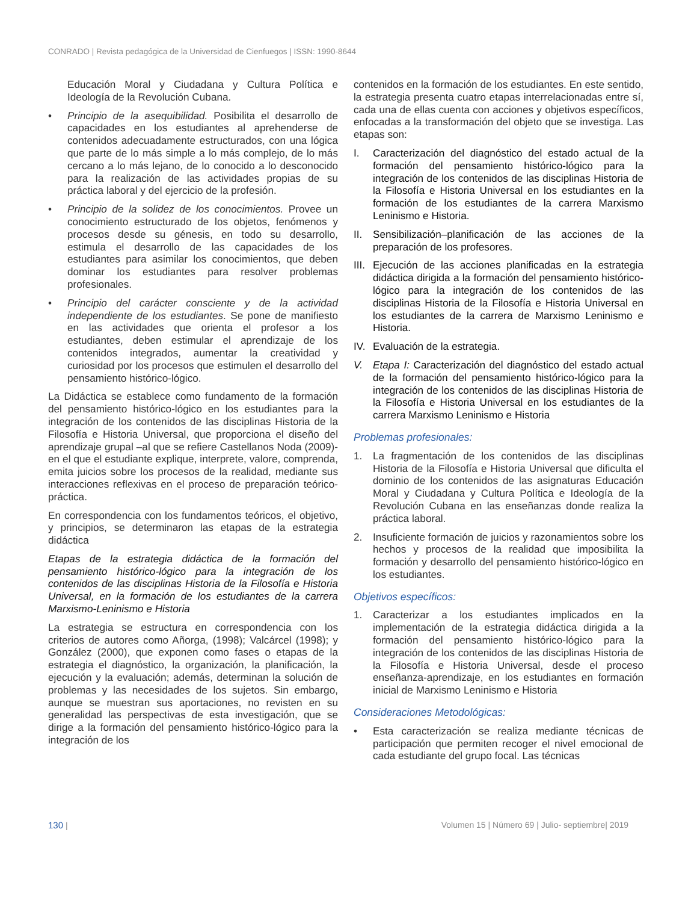CONRADO | Revista pedagógica de la Universidad de Cienfuegos | ISSN: 1990-8644
Educación Moral y Ciudadana y Cultura Política e Ideología de la Revolución Cubana.
• Principio de la asequibilidad. Posibilita el desarrollo de capacidades en los estudiantes al aprehenderse de contenidos adecuadamente estructurados, con una lógica que parte de lo más simple a lo más complejo, de lo más cercano a lo más lejano, de lo conocido a lo desconocido para la realización de las actividades propias de su práctica laboral y del ejercicio de la profesión.
• Principio de la solidez de los conocimientos. Provee un conocimiento estructurado de los objetos, fenómenos y procesos desde su génesis, en todo su desarrollo, estimula el desarrollo de las capacidades de los estudiantes para asimilar los conocimientos, que deben dominar los estudiantes para resolver problemas profesionales.
• Principio del carácter consciente y de la actividad independiente de los estudiantes. Se pone de manifiesto en las actividades que orienta el profesor a los estudiantes, deben estimular el aprendizaje de los contenidos integrados, aumentar la creatividad y curiosidad por los procesos que estimulen el desarrollo del pensamiento histórico-lógico.
La Didáctica se establece como fundamento de la formación del pensamiento histórico-lógico en los estudiantes para la integración de los contenidos de las disciplinas Historia de la Filosofía e Historia Universal, que proporciona el diseño del aprendizaje grupal –al que se refiere Castellanos Noda (2009)- en el que el estudiante explique, interprete, valore, comprenda, emita juicios sobre los procesos de la realidad, mediante sus interacciones reflexivas en el proceso de preparación teórico-práctica.
En correspondencia con los fundamentos teóricos, el objetivo, y principios, se determinaron las etapas de la estrategia didáctica
Etapas de la estrategia didáctica de la formación del pensamiento histórico-lógico para la integración de los contenidos de las disciplinas Historia de la Filosofía e Historia Universal, en la formación de los estudiantes de la carrera Marxismo-Leninismo e Historia
La estrategia se estructura en correspondencia con los criterios de autores como Añorga, (1998); Valcárcel (1998); y González (2000), que exponen como fases o etapas de la estrategia el diagnóstico, la organización, la planificación, la ejecución y la evaluación; además, determinan la solución de problemas y las necesidades de los sujetos. Sin embargo, aunque se muestran sus aportaciones, no revisten en su generalidad las perspectivas de esta investigación, que se dirige a la formación del pensamiento histórico-lógico para la integración de los
contenidos en la formación de los estudiantes. En este sentido, la estrategia presenta cuatro etapas interrelacionadas entre sí, cada una de ellas cuenta con acciones y objetivos específicos, enfocadas a la transformación del objeto que se investiga. Las etapas son:
I. Caracterización del diagnóstico del estado actual de la formación del pensamiento histórico-lógico para la integración de los contenidos de las disciplinas Historia de la Filosofía e Historia Universal en los estudiantes en la formación de los estudiantes de la carrera Marxismo Leninismo e Historia.
II. Sensibilización–planificación de las acciones de la preparación de los profesores.
III. Ejecución de las acciones planificadas en la estrategia didáctica dirigida a la formación del pensamiento histórico-lógico para la integración de los contenidos de las disciplinas Historia de la Filosofía e Historia Universal en los estudiantes de la carrera de Marxismo Leninismo e Historia.
IV. Evaluación de la estrategia.
V. Etapa I: Caracterización del diagnóstico del estado actual de la formación del pensamiento histórico-lógico para la integración de los contenidos de las disciplinas Historia de la Filosofía e Historia Universal en los estudiantes de la carrera Marxismo Leninismo e Historia
Problemas profesionales:
1. La fragmentación de los contenidos de las disciplinas Historia de la Filosofía e Historia Universal que dificulta el dominio de los contenidos de las asignaturas Educación Moral y Ciudadana y Cultura Política e Ideología de la Revolución Cubana en las enseñanzas donde realiza la práctica laboral.
2. Insuficiente formación de juicios y razonamientos sobre los hechos y procesos de la realidad que imposibilita la formación y desarrollo del pensamiento histórico-lógico en los estudiantes.
Objetivos específicos:
1. Caracterizar a los estudiantes implicados en la implementación de la estrategia didáctica dirigida a la formación del pensamiento histórico-lógico para la integración de los contenidos de las disciplinas Historia de la Filosofía e Historia Universal, desde el proceso enseñanza-aprendizaje, en los estudiantes en formación inicial de Marxismo Leninismo e Historia
Consideraciones Metodológicas:
• Esta caracterización se realiza mediante técnicas de participación que permiten recoger el nivel emocional de cada estudiante del grupo focal. Las técnicas
130 | Volumen 15 | Número 69 | Julio- septiembre| 2019